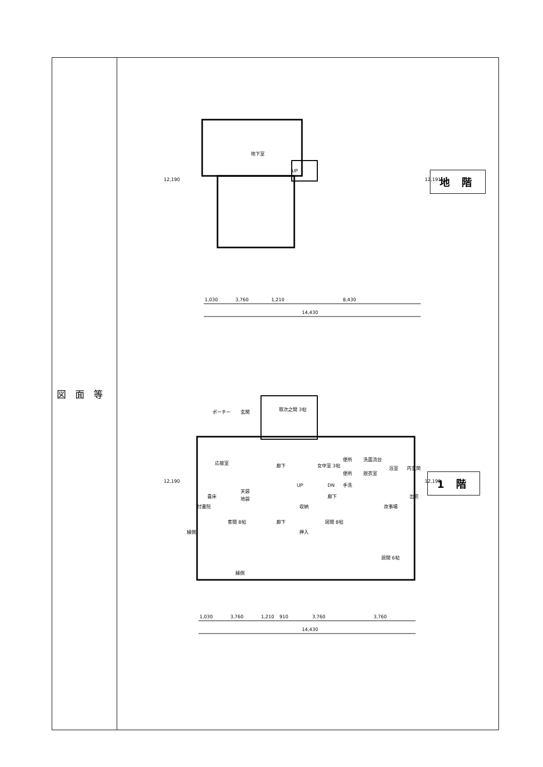| 図面等 | 地下室 UP 1,030 3,760 1,210 8,430 14,430 12,190 12,191 地 階 ポーチー 玄関 取次之間 3帖 応接室 廊下 女中室 3帖 便所 洗面流台 浴室 内玄関 便所 脱衣室 手洗 UP DN 畳床 天袋 地袋 廊下 炊事場 出窓 付書院 収納 客間 8帖 廊下 押入 居間 8帖 縁側 縁側 居間 6帖 1,030 3,760 1,210 910 3,760 3,760 14,430 12,190 12,190 1 階 |